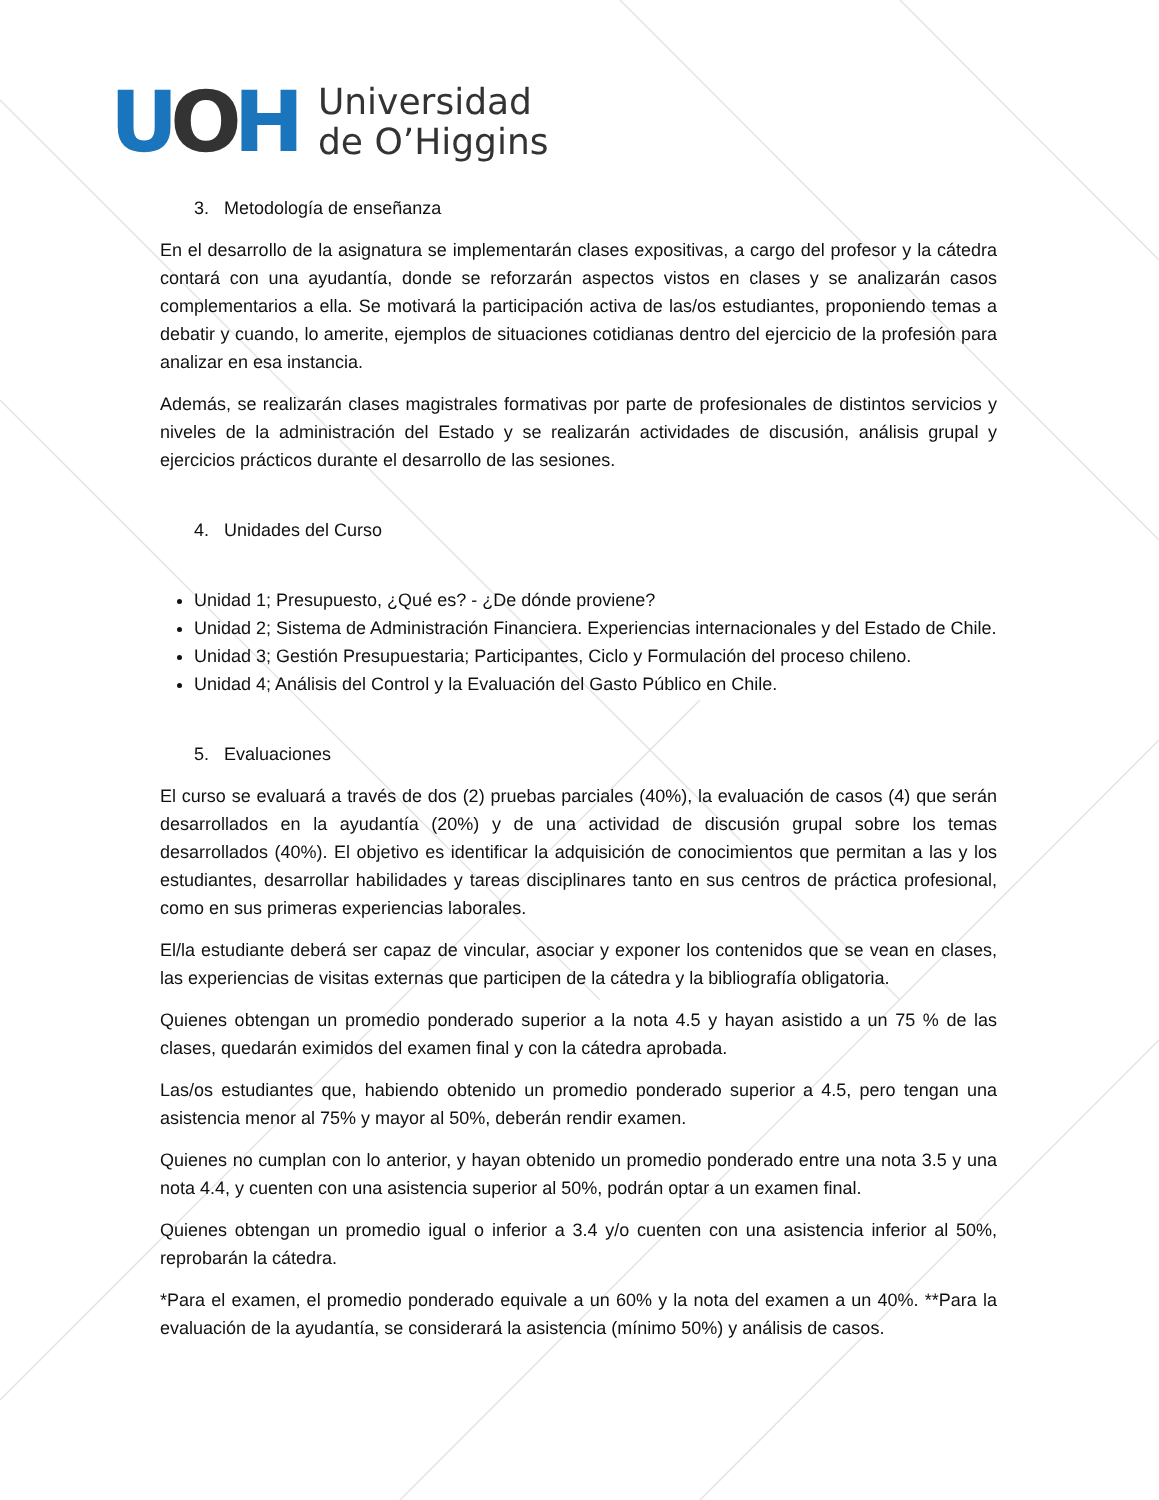UOH
Universidad
de O’Higgins
3. Metodología de enseñanza
En el desarrollo de la asignatura se implementarán clases expositivas, a cargo del profesor y la cátedra contará con una ayudantía, donde se reforzarán aspectos vistos en clases y se analizarán casos complementarios a ella. Se motivará la participación activa de las/os estudiantes, proponiendo temas a debatir y cuando, lo amerite, ejemplos de situaciones cotidianas dentro del ejercicio de la profesión para analizar en esa instancia.
Además, se realizarán clases magistrales formativas por parte de profesionales de distintos servicios y niveles de la administración del Estado y se realizarán actividades de discusión, análisis grupal y ejercicios prácticos durante el desarrollo de las sesiones.
4. Unidades del Curso
Unidad 1; Presupuesto, ¿Qué es? - ¿De dónde proviene?
Unidad 2; Sistema de Administración Financiera. Experiencias internacionales y del Estado de Chile.
Unidad 3; Gestión Presupuestaria; Participantes, Ciclo y Formulación del proceso chileno.
Unidad 4; Análisis del Control y la Evaluación del Gasto Público en Chile.
5. Evaluaciones
El curso se evaluará a través de dos (2) pruebas parciales (40%), la evaluación de casos (4) que serán desarrollados en la ayudantía (20%) y de una actividad de discusión grupal sobre los temas desarrollados (40%). El objetivo es identificar la adquisición de conocimientos que permitan a las y los estudiantes, desarrollar habilidades y tareas disciplinares tanto en sus centros de práctica profesional, como en sus primeras experiencias laborales.
El/la estudiante deberá ser capaz de vincular, asociar y exponer los contenidos que se vean en clases, las experiencias de visitas externas que participen de la cátedra y la bibliografía obligatoria.
Quienes obtengan un promedio ponderado superior a la nota 4.5 y hayan asistido a un 75 % de las clases, quedarán eximidos del examen final y con la cátedra aprobada.
Las/os estudiantes que, habiendo obtenido un promedio ponderado superior a 4.5, pero tengan una asistencia menor al 75% y mayor al 50%, deberán rendir examen.
Quienes no cumplan con lo anterior, y hayan obtenido un promedio ponderado entre una nota 3.5 y una nota 4.4, y cuenten con una asistencia superior al 50%, podrán optar a un examen final.
Quienes obtengan un promedio igual o inferior a 3.4 y/o cuenten con una asistencia inferior al 50%, reprobarán la cátedra.
*Para el examen, el promedio ponderado equivale a un 60% y la nota del examen a un 40%. **Para la evaluación de la ayudantía, se considerará la asistencia (mínimo 50%) y análisis de casos.